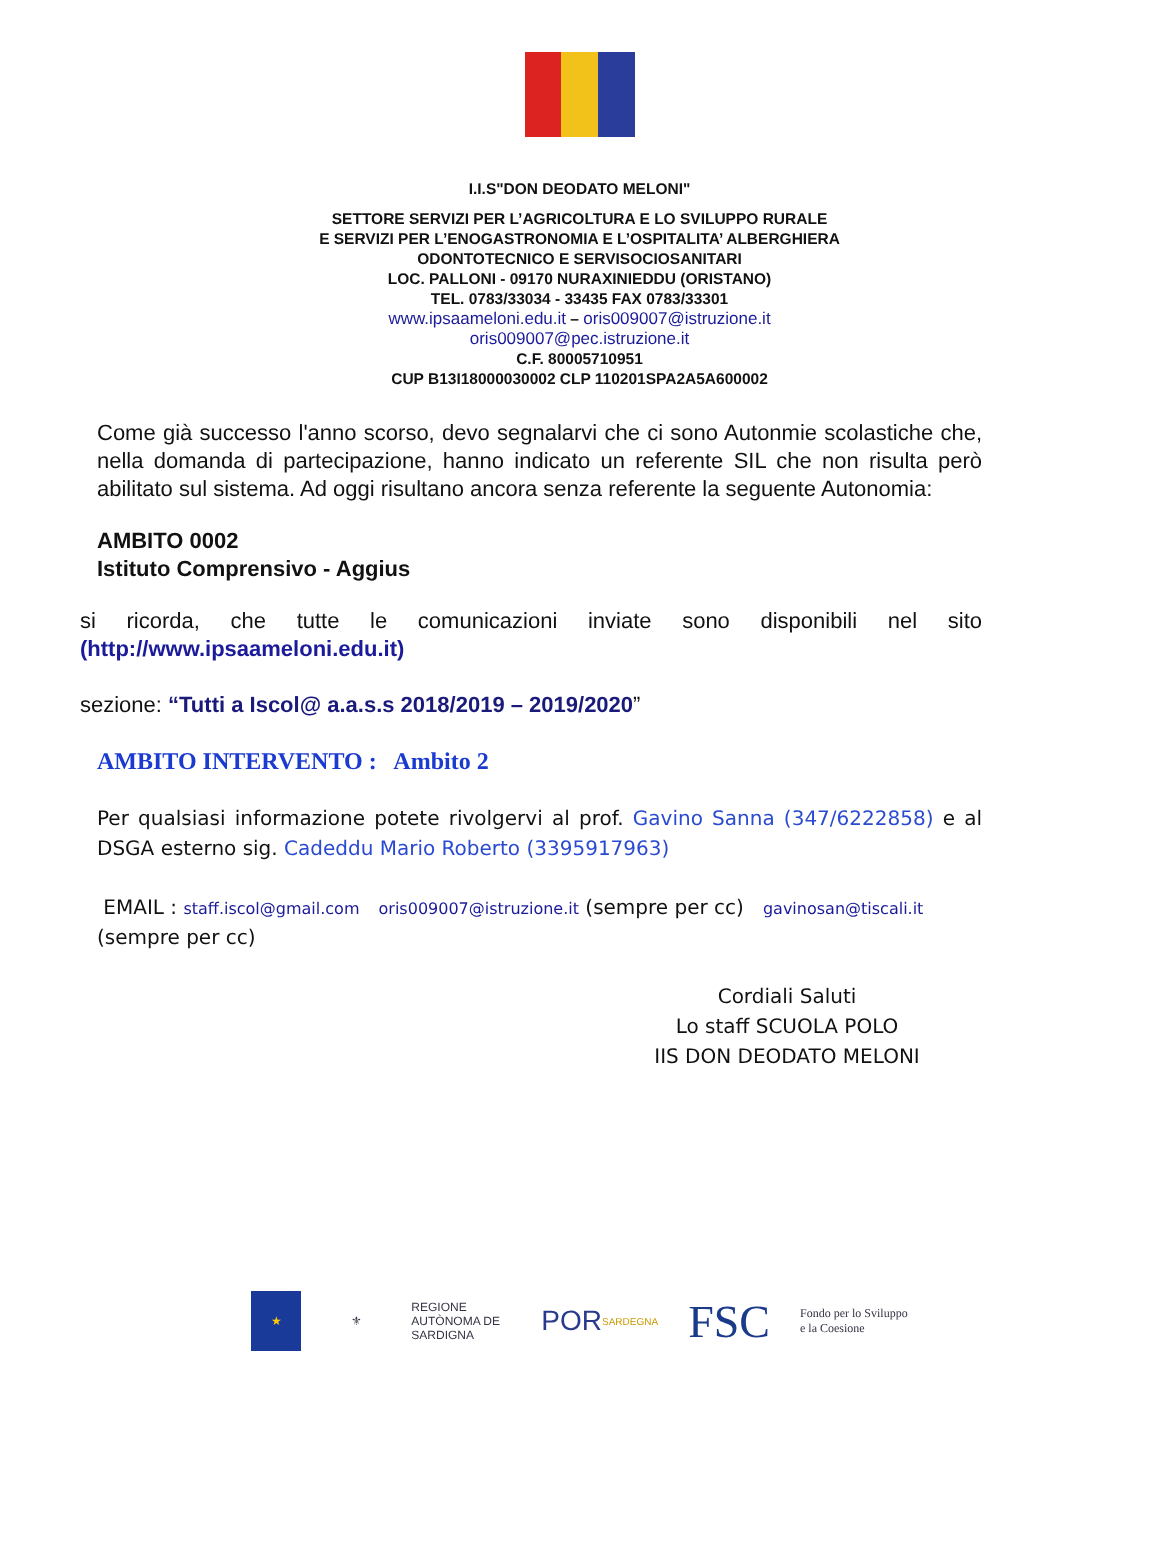I.I.S"DON DEODATO MELONI"
SETTORE SERVIZI PER L’AGRICOLTURA E LO SVILUPPO RURALE
E SERVIZI PER L’ENOGASTRONOMIA E L’OSPITALITA’ ALBERGHIERA
ODONTOTECNICO E SERVISOCIOSANITARI
LOC. PALLONI - 09170 NURAXINIEDDU (ORISTANO)
TEL. 0783/33034 - 33435 FAX 0783/33301
www.ipsaameloni.edu.it – oris009007@istruzione.it
oris009007@pec.istruzione.it
C.F. 80005710951
CUP B13I18000030002 CLP 110201SPA2A5A600002
Come già successo l'anno scorso, devo segnalarvi che ci sono Autonmie scolastiche che, nella domanda di partecipazione, hanno indicato un referente SIL che non risulta però abilitato sul sistema. Ad oggi risultano ancora senza referente la seguente Autonomia:
AMBITO 0002
Istituto Comprensivo - Aggius
si ricorda, che tutte le comunicazioni inviate sono disponibili nel sito (http://www.ipsaameloni.edu.it)
sezione: “Tutti a Iscol@ a.a.s.s 2018/2019 – 2019/2020”
AMBITO INTERVENTO : Ambito 2
Per qualsiasi informazione potete rivolgervi al prof. Gavino Sanna (347/6222858) e al DSGA esterno sig. Cadeddu Mario Roberto (3395917963)
EMAIL : staff.iscol@gmail.com oris009007@istruzione.it (sempre per cc) gavinosan@tiscali.it (sempre per cc)
Cordiali Saluti
Lo staff SCUOLA POLO
IIS DON DEODATO MELONI
★ ⚜
REGIONE AUTÒNOMA DE SARDIGNA
POR SARDEGNA
FSC
Fondo per lo Sviluppo
e la Coesione